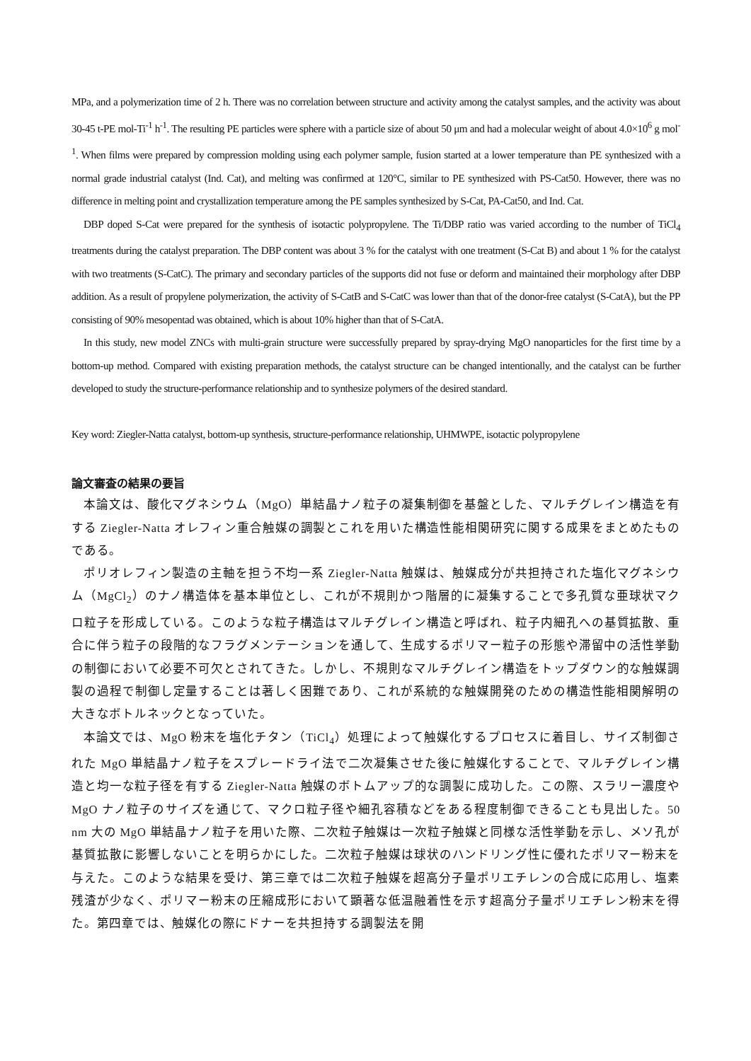MPa, and a polymerization time of 2 h. There was no correlation between structure and activity among the catalyst samples, and the activity was about 30-45 t-PE mol-Ti<sup>-1</sup> h<sup>-1</sup>. The resulting PE particles were sphere with a particle size of about 50 μm and had a molecular weight of about 4.0×10<sup>6</sup> g mol<sup>-1</sup>. When films were prepared by compression molding using each polymer sample, fusion started at a lower temperature than PE synthesized with a normal grade industrial catalyst (Ind. Cat), and melting was confirmed at 120°C, similar to PE synthesized with PS-Cat50. However, there was no difference in melting point and crystallization temperature among the PE samples synthesized by S-Cat, PA-Cat50, and Ind. Cat.
DBP doped S-Cat were prepared for the synthesis of isotactic polypropylene. The Ti/DBP ratio was varied according to the number of TiCl<sub>4</sub> treatments during the catalyst preparation. The DBP content was about 3 % for the catalyst with one treatment (S-Cat B) and about 1 % for the catalyst with two treatments (S-CatC). The primary and secondary particles of the supports did not fuse or deform and maintained their morphology after DBP addition. As a result of propylene polymerization, the activity of S-CatB and S-CatC was lower than that of the donor-free catalyst (S-CatA), but the PP consisting of 90% mesopentad was obtained, which is about 10% higher than that of S-CatA.
In this study, new model ZNCs with multi-grain structure were successfully prepared by spray-drying MgO nanoparticles for the first time by a bottom-up method. Compared with existing preparation methods, the catalyst structure can be changed intentionally, and the catalyst can be further developed to study the structure-performance relationship and to synthesize polymers of the desired standard.
Key word: Ziegler-Natta catalyst, bottom-up synthesis, structure-performance relationship, UHMWPE, isotactic polypropylene
論文審査の結果の要旨
本論文は、酸化マグネシウム（MgO）単結晶ナノ粒子の凝集制御を基盤とした、マルチグレイン構造を有する Ziegler-Natta オレフィン重合触媒の調製とこれを用いた構造性能相関研究に関する成果をまとめたものである。
ポリオレフィン製造の主軸を担う不均一系 Ziegler-Natta 触媒は、触媒成分が共担持された塩化マグネシウム（MgCl<sub>2</sub>）のナノ構造体を基本単位とし、これが不規則かつ階層的に凝集することで多孔質な亜球状マクロ粒子を形成している。このような粒子構造はマルチグレイン構造と呼ばれ、粒子内細孔への基質拡散、重合に伴う粒子の段階的なフラグメンテーションを通して、生成するポリマー粒子の形態や滞留中の活性挙動の制御において必要不可欠とされてきた。しかし、不規則なマルチグレイン構造をトップダウン的な触媒調製の過程で制御し定量することは著しく困難であり、これが系統的な触媒開発のための構造性能相関解明の大きなボトルネックとなっていた。
本論文では、MgO 粉末を塩化チタン（TiCl<sub>4</sub>）処理によって触媒化するプロセスに着目し、サイズ制御された MgO 単結晶ナノ粒子をスプレードライ法で二次凝集させた後に触媒化することで、マルチグレイン構造と均一な粒子径を有する Ziegler-Natta 触媒のボトムアップ的な調製に成功した。この際、スラリー濃度や MgO ナノ粒子のサイズを通じて、マクロ粒子径や細孔容積などをある程度制御できることも見出した。50 nm 大の MgO 単結晶ナノ粒子を用いた際、二次粒子触媒は一次粒子触媒と同様な活性挙動を示し、メソ孔が基質拡散に影響しないことを明らかにした。二次粒子触媒は球状のハンドリング性に優れたポリマー粉末を与えた。このような結果を受け、第三章では二次粒子触媒を超高分子量ポリエチレンの合成に応用し、塩素残渣が少なく、ポリマー粉末の圧縮成形において顕著な低温融着性を示す超高分子量ポリエチレン粉末を得た。第四章では、触媒化の際にドナーを共担持する調製法を開